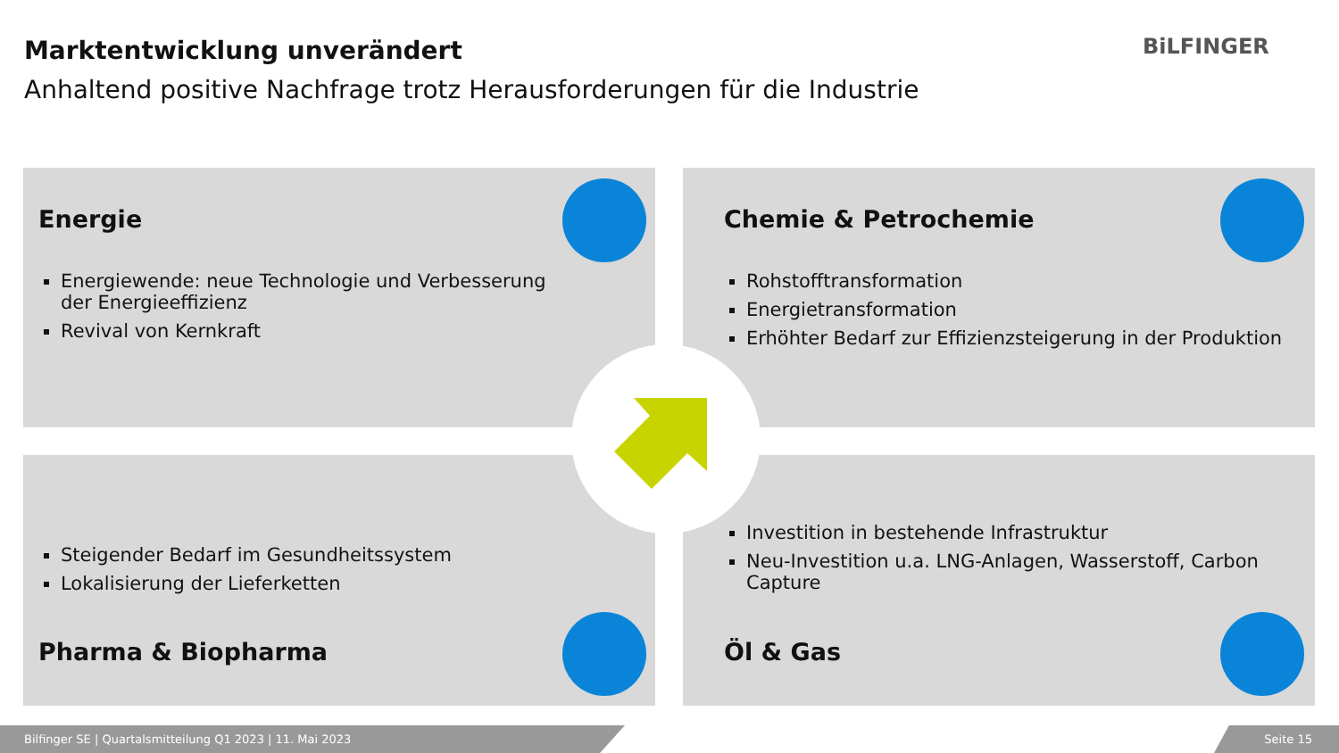Marktentwicklung unverändert
Anhaltend positive Nachfrage trotz Herausforderungen für die Industrie
BiLFINGER
Energie
Energiewende: neue Technologie und Verbesserung der Energieeffizienz
Revival von Kernkraft
Chemie & Petrochemie
Rohstofftransformation
Energietransformation
Erhöhter Bedarf zur Effizienzsteigerung in der Produktion
Steigender Bedarf im Gesundheitssystem
Lokalisierung der Lieferketten
Pharma & Biopharma
Investition in bestehende Infrastruktur
Neu-Investition u.a. LNG-Anlagen, Wasserstoff, Carbon Capture
Öl & Gas
Bilfinger SE | Quartalsmitteilung Q1 2023 | 11. Mai 2023 Seite 15